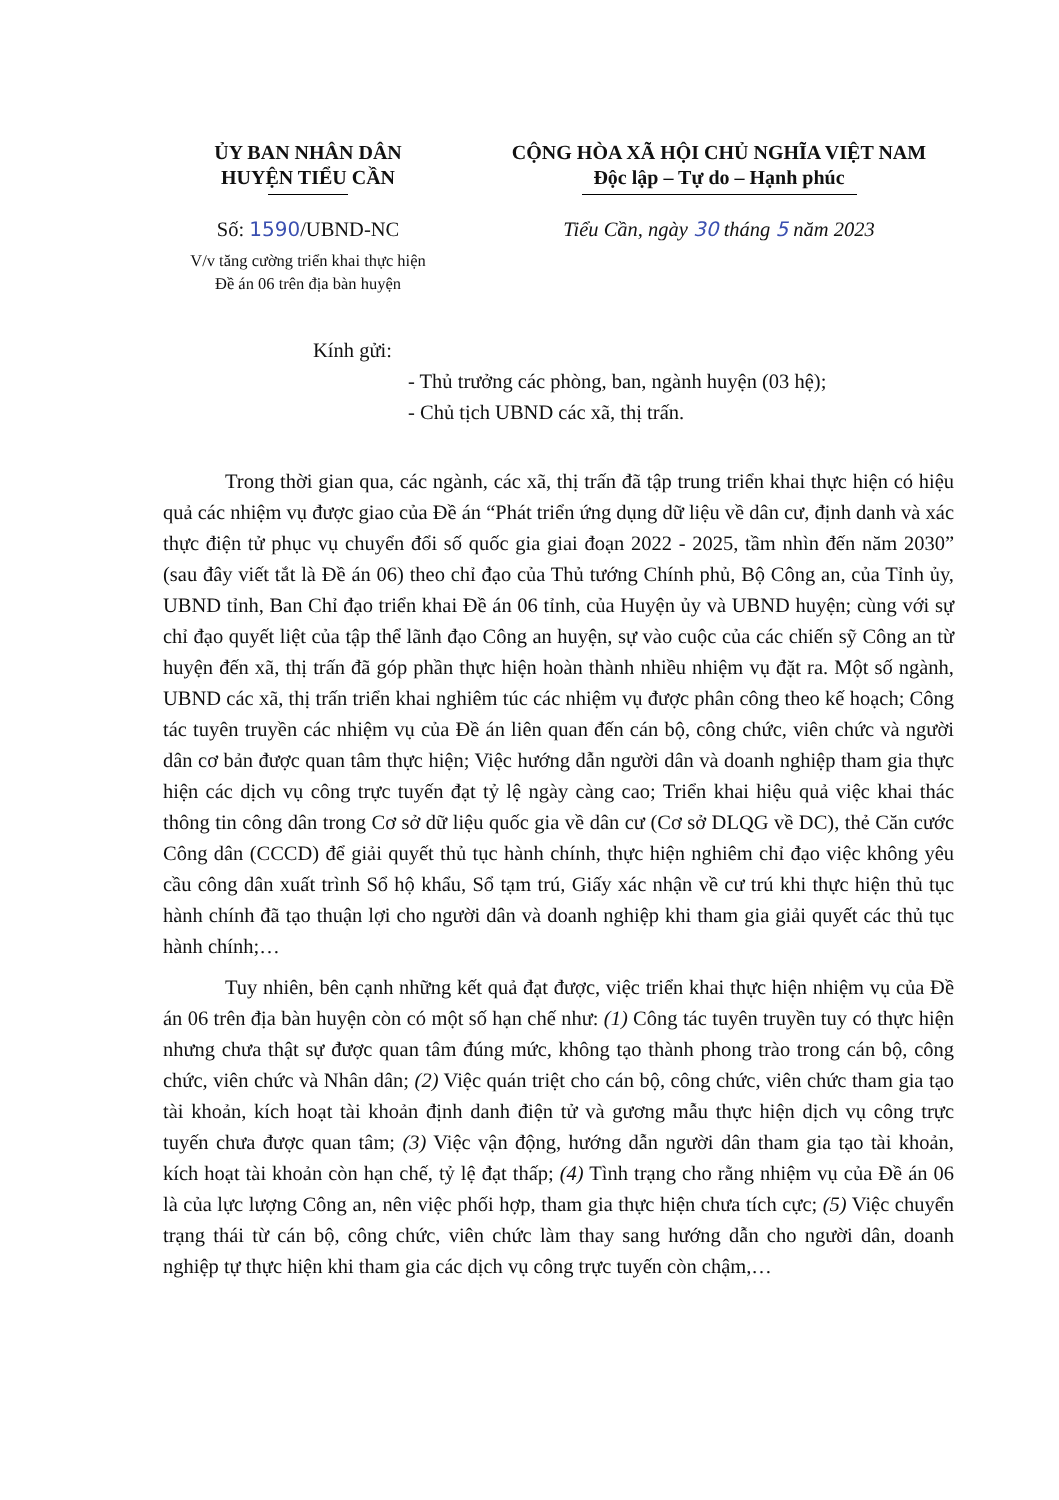ỦY BAN NHÂN DÂN
HUYỆN TIỂU CẦN
Số: 1590/UBND-NC
V/v tăng cường triển khai thực hiện
Đề án 06 trên địa bàn huyện
CỘNG HÒA XÃ HỘI CHỦ NGHĨA VIỆT NAM
Độc lập – Tự do – Hạnh phúc
Tiểu Cần, ngày 30 tháng 5 năm 2023
Kính gửi:
- Thủ trưởng các phòng, ban, ngành huyện (03 hệ);
- Chủ tịch UBND các xã, thị trấn.
Trong thời gian qua, các ngành, các xã, thị trấn đã tập trung triển khai thực hiện có hiệu quả các nhiệm vụ được giao của Đề án “Phát triển ứng dụng dữ liệu về dân cư, định danh và xác thực điện tử phục vụ chuyển đổi số quốc gia giai đoạn 2022 - 2025, tầm nhìn đến năm 2030” (sau đây viết tắt là Đề án 06) theo chỉ đạo của Thủ tướng Chính phủ, Bộ Công an, của Tỉnh ủy, UBND tỉnh, Ban Chỉ đạo triển khai Đề án 06 tỉnh, của Huyện ủy và UBND huyện; cùng với sự chỉ đạo quyết liệt của tập thể lãnh đạo Công an huyện, sự vào cuộc của các chiến sỹ Công an từ huyện đến xã, thị trấn đã góp phần thực hiện hoàn thành nhiều nhiệm vụ đặt ra. Một số ngành, UBND các xã, thị trấn triển khai nghiêm túc các nhiệm vụ được phân công theo kế hoạch; Công tác tuyên truyền các nhiệm vụ của Đề án liên quan đến cán bộ, công chức, viên chức và người dân cơ bản được quan tâm thực hiện; Việc hướng dẫn người dân và doanh nghiệp tham gia thực hiện các dịch vụ công trực tuyến đạt tỷ lệ ngày càng cao; Triển khai hiệu quả việc khai thác thông tin công dân trong Cơ sở dữ liệu quốc gia về dân cư (Cơ sở DLQG về DC), thẻ Căn cước Công dân (CCCD) để giải quyết thủ tục hành chính, thực hiện nghiêm chỉ đạo việc không yêu cầu công dân xuất trình Sổ hộ khẩu, Sổ tạm trú, Giấy xác nhận về cư trú khi thực hiện thủ tục hành chính đã tạo thuận lợi cho người dân và doanh nghiệp khi tham gia giải quyết các thủ tục hành chính;…
Tuy nhiên, bên cạnh những kết quả đạt được, việc triển khai thực hiện nhiệm vụ của Đề án 06 trên địa bàn huyện còn có một số hạn chế như: (1) Công tác tuyên truyền tuy có thực hiện nhưng chưa thật sự được quan tâm đúng mức, không tạo thành phong trào trong cán bộ, công chức, viên chức và Nhân dân; (2) Việc quán triệt cho cán bộ, công chức, viên chức tham gia tạo tài khoản, kích hoạt tài khoản định danh điện tử và gương mẫu thực hiện dịch vụ công trực tuyến chưa được quan tâm; (3) Việc vận động, hướng dẫn người dân tham gia tạo tài khoản, kích hoạt tài khoản còn hạn chế, tỷ lệ đạt thấp; (4) Tình trạng cho rằng nhiệm vụ của Đề án 06 là của lực lượng Công an, nên việc phối hợp, tham gia thực hiện chưa tích cực; (5) Việc chuyển trạng thái từ cán bộ, công chức, viên chức làm thay sang hướng dẫn cho người dân, doanh nghiệp tự thực hiện khi tham gia các dịch vụ công trực tuyến còn chậm,…